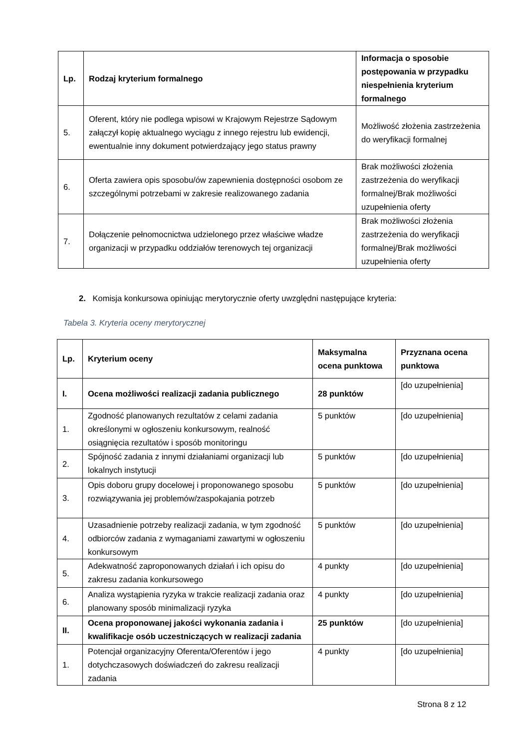| Lp. | Rodzaj kryterium formalnego | Informacja o sposobie postępowania w przypadku niespełnienia kryterium formalnego |
| --- | --- | --- |
| 5. | Oferent, który nie podlega wpisowi w Krajowym Rejestrze Sądowym załączył kopię aktualnego wyciągu z innego rejestru lub ewidencji, ewentualnie inny dokument potwierdzający jego status prawny | Możliwość złożenia zastrzeżenia do weryfikacji formalnej |
| 6. | Oferta zawiera opis sposobu/ów zapewnienia dostępności osobom ze szczególnymi potrzebami w zakresie realizowanego zadania | Brak możliwości złożenia zastrzeżenia do weryfikacji formalnej/Brak możliwości uzupełnienia oferty |
| 7. | Dołączenie pełnomocnictwa udzielonego przez właściwe władze organizacji w przypadku oddziałów terenowych tej organizacji | Brak możliwości złożenia zastrzeżenia do weryfikacji formalnej/Brak możliwości uzupełnienia oferty |
2. Komisja konkursowa opiniując merytorycznie oferty uwzględni następujące kryteria:
Tabela 3. Kryteria oceny merytorycznej
| Lp. | Kryterium oceny | Maksymalna ocena punktowa | Przyznana ocena punktowa |
| --- | --- | --- | --- |
| I. | Ocena możliwości realizacji zadania publicznego | 28 punktów | [do uzupełnienia] |
| 1. | Zgodność planowanych rezultatów z celami zadania określonymi w ogłoszeniu konkursowym, realność osiągnięcia rezultatów i sposób monitoringu | 5 punktów | [do uzupełnienia] |
| 2. | Spójność zadania z innymi działaniami organizacji lub lokalnych instytucji | 5 punktów | [do uzupełnienia] |
| 3. | Opis doboru grupy docelowej i proponowanego sposobu rozwiązywania jej problemów/zaspokajania potrzeb | 5 punktów | [do uzupełnienia] |
| 4. | Uzasadnienie potrzeby realizacji zadania, w tym zgodność odbiorców zadania z wymaganiami zawartymi w ogłoszeniu konkursowym | 5 punktów | [do uzupełnienia] |
| 5. | Adekwatność zaproponowanych działań i ich opisu do zakresu zadania konkursowego | 4 punkty | [do uzupełnienia] |
| 6. | Analiza wystąpienia ryzyka w trakcie realizacji zadania oraz planowany sposób minimalizacji ryzyka | 4 punkty | [do uzupełnienia] |
| II. | Ocena proponowanej jakości wykonania zadania i kwalifikacje osób uczestniczących w realizacji zadania | 25 punktów | [do uzupełnienia] |
| 1. | Potencjał organizacyjny Oferenta/Oferentów i jego dotychczasowych doświadczeń do zakresu realizacji zadania | 4 punkty | [do uzupełnienia] |
Strona 8 z 12